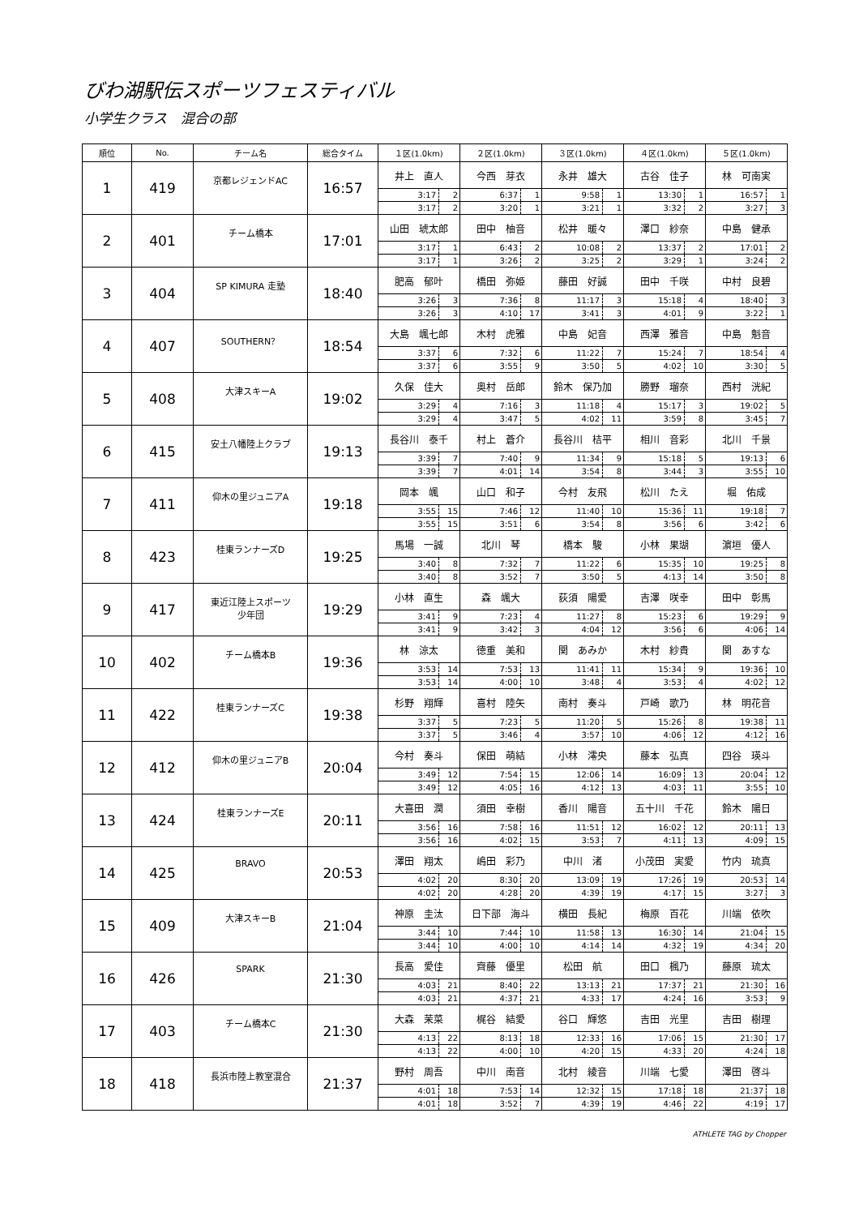びわ湖駅伝スポーツフェスティバル
小学生クラス　混合の部
| 順位 | No. | チーム名 | 総合タイム | １区(1.0km) | | ２区(1.0km) | | ３区(1.0km) | | ４区(1.0km) | | ５区(1.0km) | |
| --- | --- | --- | --- | --- | --- | --- | --- | --- | --- | --- | --- | --- | --- |
| 1 | 419 | 京都レジェンドAC | 16:57 | 井上 直人 | | 今西 芽衣 | | 永井 雄大 | | 古谷 佳子 | | 林 可南実 | |
| | | | | 3:17 | 2 | 6:37 | 1 | 9:58 | 1 | 13:30 | 1 | 16:57 | 1 |
| | | | | 3:17 | 2 | 3:20 | 1 | 3:21 | 1 | 3:32 | 2 | 3:27 | 3 |
| 2 | 401 | チーム橋本 | 17:01 | 山田 琥太郎 | | 田中 柚音 | | 松井 暖々 | | 澤口 紗奈 | | 中島 健承 | |
| | | | | 3:17 | 1 | 6:43 | 2 | 10:08 | 2 | 13:37 | 2 | 17:01 | 2 |
| | | | | 3:17 | 1 | 3:26 | 2 | 3:25 | 2 | 3:29 | 1 | 3:24 | 2 |
| 3 | 404 | SP KIMURA 走塾 | 18:40 | 肥高 郁叶 | | 橋田 弥姫 | | 藤田 好誠 | | 田中 千咲 | | 中村 良碧 | |
| | | | | 3:26 | 3 | 7:36 | 8 | 11:17 | 3 | 15:18 | 4 | 18:40 | 3 |
| | | | | 3:26 | 3 | 4:10 | 17 | 3:41 | 3 | 4:01 | 9 | 3:22 | 1 |
| 4 | 407 | SOUTHERN？ | 18:54 | 大島 颯七郎 | | 木村 虎雅 | | 中島 妃音 | | 西澤 雅音 | | 中島 魁音 | |
| | | | | 3:37 | 6 | 7:32 | 6 | 11:22 | 7 | 15:24 | 7 | 18:54 | 4 |
| | | | | 3:37 | 6 | 3:55 | 9 | 3:50 | 5 | 4:02 | 10 | 3:30 | 5 |
| 5 | 408 | 大津スキーA | 19:02 | 久保 佳大 | | 奥村 岳郎 | | 鈴木 保乃加 | | 勝野 瑠奈 | | 西村 洸紀 | |
| | | | | 3:29 | 4 | 7:16 | 3 | 11:18 | 4 | 15:17 | 3 | 19:02 | 5 |
| | | | | 3:29 | 4 | 3:47 | 5 | 4:02 | 11 | 3:59 | 8 | 3:45 | 7 |
| 6 | 415 | 安土八幡陸上クラブ | 19:13 | 長谷川 泰千 | | 村上 蒼介 | | 長谷川 桔平 | | 相川 音彩 | | 北川 千景 | |
| | | | | 3:39 | 7 | 7:40 | 9 | 11:34 | 9 | 15:18 | 5 | 19:13 | 6 |
| | | | | 3:39 | 7 | 4:01 | 14 | 3:54 | 8 | 3:44 | 3 | 3:55 | 10 |
| 7 | 411 | 仰木の里ジュニアA | 19:18 | 岡本 颯 | | 山口 和子 | | 今村 友飛 | | 松川 たえ | | 堀 佑成 | |
| | | | | 3:55 | 15 | 7:46 | 12 | 11:40 | 10 | 15:36 | 11 | 19:18 | 7 |
| | | | | 3:55 | 15 | 3:51 | 6 | 3:54 | 8 | 3:56 | 6 | 3:42 | 6 |
| 8 | 423 | 桂東ランナーズD | 19:25 | 馬場 一誠 | | 北川 琴 | | 橋本 駿 | | 小林 果瑚 | | 濵垣 優人 | |
| | | | | 3:40 | 8 | 7:32 | 7 | 11:22 | 6 | 15:35 | 10 | 19:25 | 8 |
| | | | | 3:40 | 8 | 3:52 | 7 | 3:50 | 5 | 4:13 | 14 | 3:50 | 8 |
| 9 | 417 | 東近江陸上スポーツ 少年団 | 19:29 | 小林 直生 | | 森 颯大 | | 荻須 陽愛 | | 吉澤 咲幸 | | 田中 彰馬 | |
| | | | | 3:41 | 9 | 7:23 | 4 | 11:27 | 8 | 15:23 | 6 | 19:29 | 9 |
| | | | | 3:41 | 9 | 3:42 | 3 | 4:04 | 12 | 3:56 | 6 | 4:06 | 14 |
| 10 | 402 | チーム橋本B | 19:36 | 林 涼太 | | 徳重 美和 | | 関 あみか | | 木村 紗貴 | | 関 あすな | |
| | | | | 3:53 | 14 | 7:53 | 13 | 11:41 | 11 | 15:34 | 9 | 19:36 | 10 |
| | | | | 3:53 | 14 | 4:00 | 10 | 3:48 | 4 | 3:53 | 4 | 4:02 | 12 |
| 11 | 422 | 桂東ランナーズC | 19:38 | 杉野 翔輝 | | 喜村 陸矢 | | 南村 奏斗 | | 戸崎 歌乃 | | 林 明花音 | |
| | | | | 3:37 | 5 | 7:23 | 5 | 11:20 | 5 | 15:26 | 8 | 19:38 | 11 |
| | | | | 3:37 | 5 | 3:46 | 4 | 3:57 | 10 | 4:06 | 12 | 4:12 | 16 |
| 12 | 412 | 仰木の里ジュニアB | 20:04 | 今村 奏斗 | | 保田 萌結 | | 小林 澪央 | | 藤本 弘真 | | 四谷 瑛斗 | |
| | | | | 3:49 | 12 | 7:54 | 15 | 12:06 | 14 | 16:09 | 13 | 20:04 | 12 |
| | | | | 3:49 | 12 | 4:05 | 16 | 4:12 | 13 | 4:03 | 11 | 3:55 | 10 |
| 13 | 424 | 桂東ランナーズE | 20:11 | 大喜田 潤 | | 須田 幸樹 | | 香川 陽音 | | 五十川 千花 | | 鈴木 陽日 | |
| | | | | 3:56 | 16 | 7:58 | 16 | 11:51 | 12 | 16:02 | 12 | 20:11 | 13 |
| | | | | 3:56 | 16 | 4:02 | 15 | 3:53 | 7 | 4:11 | 13 | 4:09 | 15 |
| 14 | 425 | BRAVO | 20:53 | 澤田 翔太 | | 嶋田 彩乃 | | 中川 渚 | | 小茂田 実愛 | | 竹内 琉真 | |
| | | | | 4:02 | 20 | 8:30 | 20 | 13:09 | 19 | 17:26 | 19 | 20:53 | 14 |
| | | | | 4:02 | 20 | 4:28 | 20 | 4:39 | 19 | 4:17 | 15 | 3:27 | 3 |
| 15 | 409 | 大津スキーB | 21:04 | 神原 圭汰 | | 日下部 海斗 | | 横田 長紀 | | 梅原 百花 | | 川端 依吹 | |
| | | | | 3:44 | 10 | 7:44 | 10 | 11:58 | 13 | 16:30 | 14 | 21:04 | 15 |
| | | | | 3:44 | 10 | 4:00 | 10 | 4:14 | 14 | 4:32 | 19 | 4:34 | 20 |
| 16 | 426 | SPARK | 21:30 | 長高 愛佳 | | 齊藤 優里 | | 松田 航 | | 田口 楓乃 | | 藤原 琉太 | |
| | | | | 4:03 | 21 | 8:40 | 22 | 13:13 | 21 | 17:37 | 21 | 21:30 | 16 |
| | | | | 4:03 | 21 | 4:37 | 21 | 4:33 | 17 | 4:24 | 16 | 3:53 | 9 |
| 17 | 403 | チーム橋本C | 21:30 | 大森 茉菜 | | 梶谷 結愛 | | 谷口 輝悠 | | 吉田 光里 | | 吉田 樹理 | |
| | | | | 4:13 | 22 | 8:13 | 18 | 12:33 | 16 | 17:06 | 15 | 21:30 | 17 |
| | | | | 4:13 | 22 | 4:00 | 10 | 4:20 | 15 | 4:33 | 20 | 4:24 | 18 |
| 18 | 418 | 長浜市陸上教室混合 | 21:37 | 野村 周吾 | | 中川 南音 | | 北村 綾音 | | 川端 七愛 | | 澤田 啓斗 | |
| | | | | 4:01 | 18 | 7:53 | 14 | 12:32 | 15 | 17:18 | 18 | 21:37 | 18 |
| | | | | 4:01 | 18 | 3:52 | 7 | 4:39 | 19 | 4:46 | 22 | 4:19 | 17 |
ATHLETE TAG by Chopper